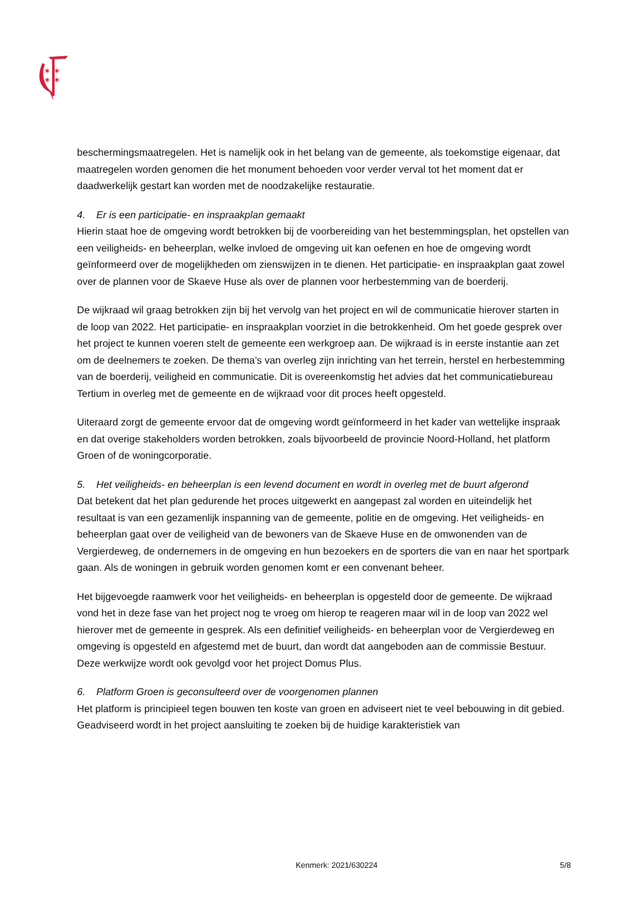✶ ✶
✶ ✶
beschermingsmaatregelen. Het is namelijk ook in het belang van de gemeente, als toekomstige eigenaar, dat maatregelen worden genomen die het monument behoeden voor verder verval tot het moment dat er daadwerkelijk gestart kan worden met de noodzakelijke restauratie.
4. Er is een participatie- en inspraakplan gemaakt
Hierin staat hoe de omgeving wordt betrokken bij de voorbereiding van het bestemmingsplan, het opstellen van een veiligheids- en beheerplan, welke invloed de omgeving uit kan oefenen en hoe de omgeving wordt geïnformeerd over de mogelijkheden om zienswijzen in te dienen. Het participatie- en inspraakplan gaat zowel over de plannen voor de Skaeve Huse als over de plannen voor herbestemming van de boerderij.
De wijkraad wil graag betrokken zijn bij het vervolg van het project en wil de communicatie hierover starten in de loop van 2022. Het participatie- en inspraakplan voorziet in die betrokkenheid. Om het goede gesprek over het project te kunnen voeren stelt de gemeente een werkgroep aan. De wijkraad is in eerste instantie aan zet om de deelnemers te zoeken. De thema’s van overleg zijn inrichting van het terrein, herstel en herbestemming van de boerderij, veiligheid en communicatie. Dit is overeenkomstig het advies dat het communicatiebureau Tertium in overleg met de gemeente en de wijkraad voor dit proces heeft opgesteld.
Uiteraard zorgt de gemeente ervoor dat de omgeving wordt geïnformeerd in het kader van wettelijke inspraak en dat overige stakeholders worden betrokken, zoals bijvoorbeeld de provincie Noord-Holland, het platform Groen of de woningcorporatie.
5. Het veiligheids- en beheerplan is een levend document en wordt in overleg met de buurt afgerond
Dat betekent dat het plan gedurende het proces uitgewerkt en aangepast zal worden en uiteindelijk het resultaat is van een gezamenlijk inspanning van de gemeente, politie en de omgeving. Het veiligheids- en beheerplan gaat over de veiligheid van de bewoners van de Skaeve Huse en de omwonenden van de Vergierdeweg, de ondernemers in de omgeving en hun bezoekers en de sporters die van en naar het sportpark gaan. Als de woningen in gebruik worden genomen komt er een convenant beheer.
Het bijgevoegde raamwerk voor het veiligheids- en beheerplan is opgesteld door de gemeente. De wijkraad vond het in deze fase van het project nog te vroeg om hierop te reageren maar wil in de loop van 2022 wel hierover met de gemeente in gesprek. Als een definitief veiligheids- en beheerplan voor de Vergierdeweg en omgeving is opgesteld en afgestemd met de buurt, dan wordt dat aangeboden aan de commissie Bestuur. Deze werkwijze wordt ook gevolgd voor het project Domus Plus.
6. Platform Groen is geconsulteerd over de voorgenomen plannen
Het platform is principieel tegen bouwen ten koste van groen en adviseert niet te veel bebouwing in dit gebied. Geadviseerd wordt in het project aansluiting te zoeken bij de huidige karakteristiek van
Kenmerk: 2021/630224 5/8